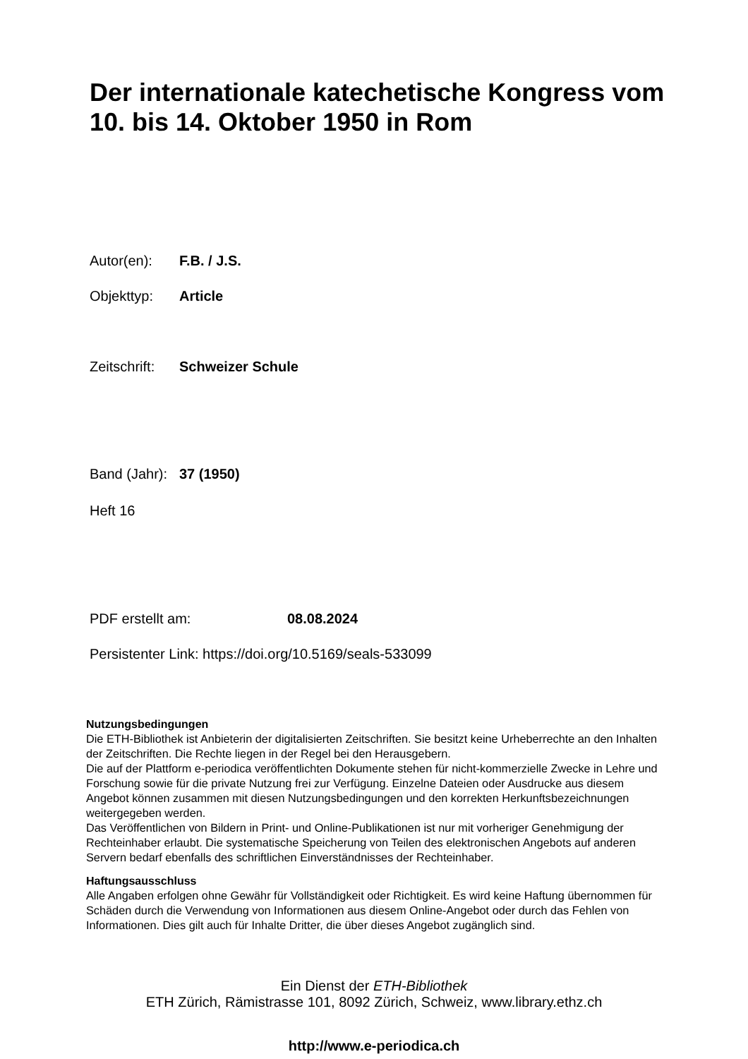Der internationale katechetische Kongress vom 10. bis 14. Oktober 1950 in Rom
Autor(en): F.B. / J.S.
Objekttyp: Article
Zeitschrift: Schweizer Schule
Band (Jahr): 37 (1950)
Heft 16
PDF erstellt am: 08.08.2024
Persistenter Link: https://doi.org/10.5169/seals-533099
Nutzungsbedingungen
Die ETH-Bibliothek ist Anbieterin der digitalisierten Zeitschriften. Sie besitzt keine Urheberrechte an den Inhalten der Zeitschriften. Die Rechte liegen in der Regel bei den Herausgebern.
Die auf der Plattform e-periodica veröffentlichten Dokumente stehen für nicht-kommerzielle Zwecke in Lehre und Forschung sowie für die private Nutzung frei zur Verfügung. Einzelne Dateien oder Ausdrucke aus diesem Angebot können zusammen mit diesen Nutzungsbedingungen und den korrekten Herkunftsbezeichnungen weitergegeben werden.
Das Veröffentlichen von Bildern in Print- und Online-Publikationen ist nur mit vorheriger Genehmigung der Rechteinhaber erlaubt. Die systematische Speicherung von Teilen des elektronischen Angebots auf anderen Servern bedarf ebenfalls des schriftlichen Einverständnisses der Rechteinhaber.
Haftungsausschluss
Alle Angaben erfolgen ohne Gewähr für Vollständigkeit oder Richtigkeit. Es wird keine Haftung übernommen für Schäden durch die Verwendung von Informationen aus diesem Online-Angebot oder durch das Fehlen von Informationen. Dies gilt auch für Inhalte Dritter, die über dieses Angebot zugänglich sind.
Ein Dienst der ETH-Bibliothek
ETH Zürich, Rämistrasse 101, 8092 Zürich, Schweiz, www.library.ethz.ch
http://www.e-periodica.ch